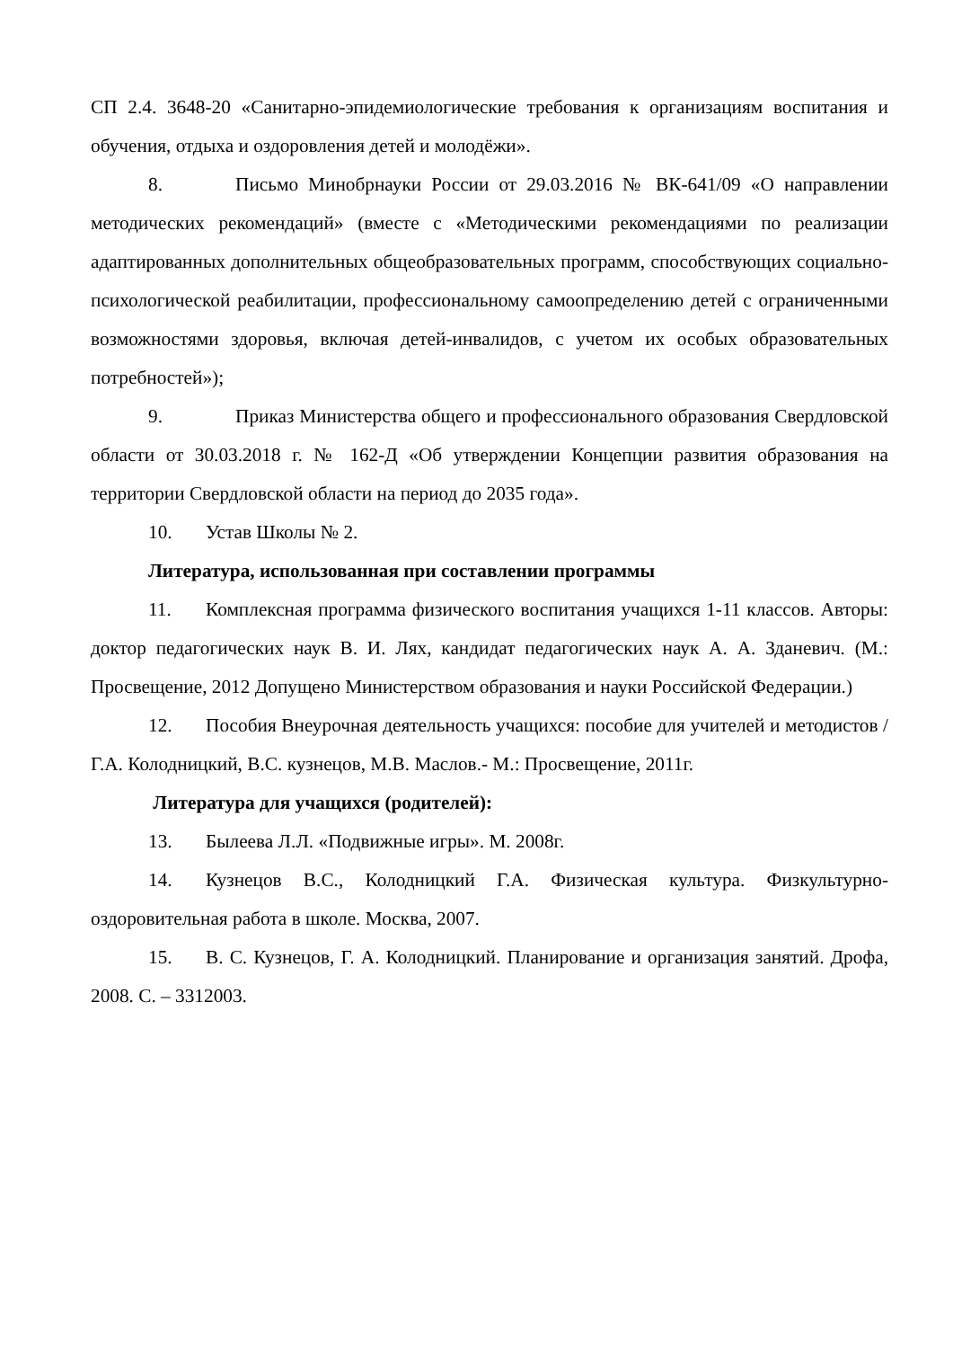СП 2.4. 3648-20 «Санитарно-эпидемиологические требования к организациям воспитания и обучения, отдыха и оздоровления детей и молодёжи».
8. Письмо Минобрнауки России от 29.03.2016 № ВК-641/09 «О направлении методических рекомендаций» (вместе с «Методическими рекомендациями по реализации адаптированных дополнительных общеобразовательных программ, способствующих социально-психологической реабилитации, профессиональному самоопределению детей с ограниченными возможностями здоровья, включая детей-инвалидов, с учетом их особых образовательных потребностей»);
9. Приказ Министерства общего и профессионального образования Свердловской области от 30.03.2018 г. № 162-Д «Об утверждении Концепции развития образования на территории Свердловской области на период до 2035 года».
10. Устав Школы № 2.
Литература, использованная при составлении программы
11. Комплексная программа физического воспитания учащихся 1-11 классов. Авторы: доктор педагогических наук В. И. Лях, кандидат педагогических наук А. А. Зданевич. (М.: Просвещение, 2012 Допущено Министерством образования и науки Российской Федерации.)
12. Пособия Внеурочная деятельность учащихся: пособие для учителей и методистов / Г.А. Колодницкий, В.С. кузнецов, М.В. Маслов.- М.: Просвещение, 2011г.
Литература для учащихся (родителей):
13. Былеева Л.Л. «Подвижные игры». М. 2008г.
14. Кузнецов В.С., Колодницкий Г.А. Физическая культура. Физкультурно-оздоровительная работа в школе. Москва, 2007.
15. В. С. Кузнецов, Г. А. Колодницкий. Планирование и организация занятий. Дрофа, 2008. С. – 3312003.